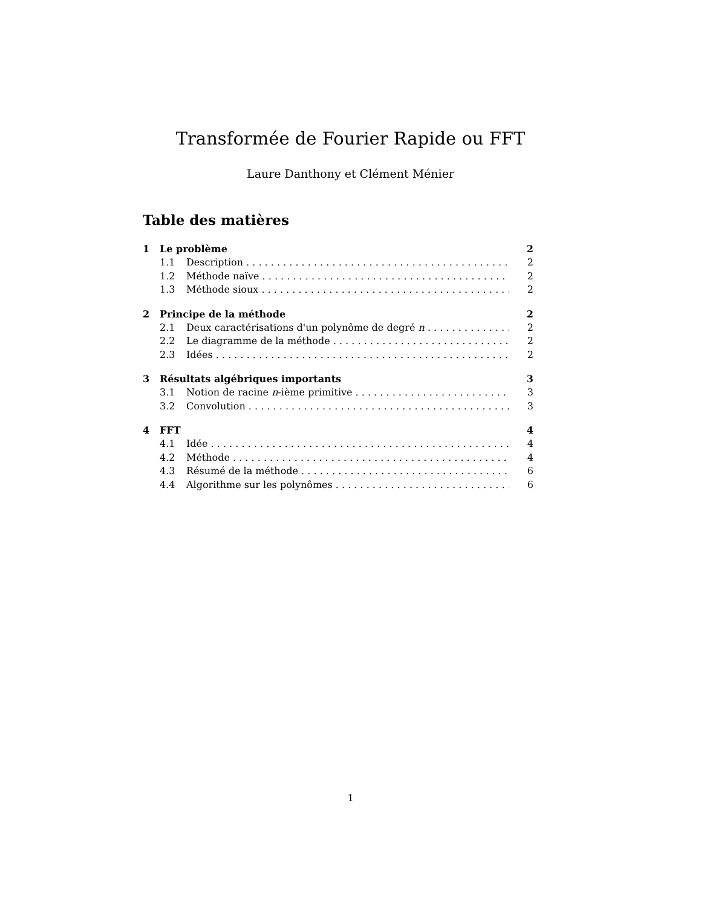Transformée de Fourier Rapide ou FFT
Laure Danthony et Clément Ménier
Table des matières
1 Le problème 2
1.1 Description 2
1.2 Méthode naïve 2
1.3 Méthode sioux 2
2 Principe de la méthode 2
2.1 Deux caractérisations d'un polynôme de degré n 2
2.2 Le diagramme de la méthode 2
2.3 Idées 2
3 Résultats algébriques importants 3
3.1 Notion de racine n-ième primitive 3
3.2 Convolution 3
4 FFT 4
4.1 Idée 4
4.2 Méthode 4
4.3 Résumé de la méthode 6
4.4 Algorithme sur les polynômes 6
1